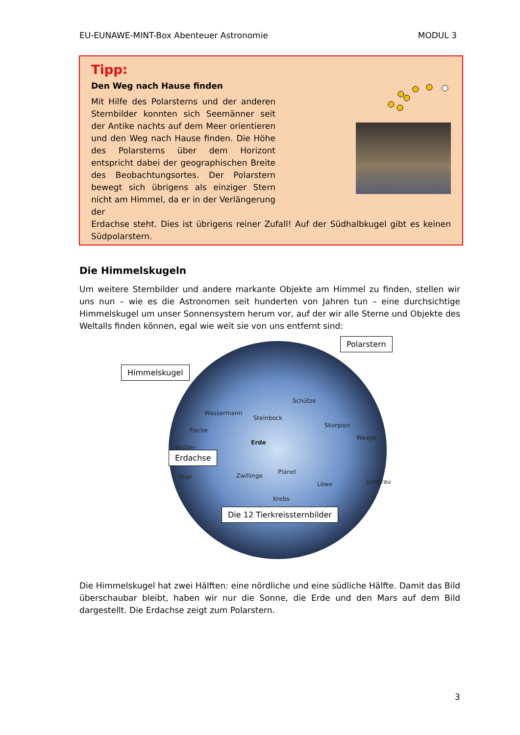EU-EUNAWE-MINT-Box Abenteuer Astronomie MODUL 3
Tipp:
Den Weg nach Hause finden
Mit Hilfe des Polarsterns und der anderen Sternbilder konnten sich Seemänner seit der Antike nachts auf dem Meer orientieren und den Weg nach Hause finden. Die Höhe des Polarsterns über dem Horizont entspricht dabei der geographischen Breite des Beobachtungsortes. Der Polarstern bewegt sich übrigens als einziger Stern nicht am Himmel, da er in der Verlängerung der
Erdachse steht. Dies ist übrigens reiner Zufall! Auf der Südhalbkugel gibt es keinen Südpolarstern.
Die Himmelskugeln
Um weitere Sternbilder und andere markante Objekte am Himmel zu finden, stellen wir uns nun – wie es die Astronomen seit hunderten von Jahren tun – eine durchsichtige Himmelskugel um unser Sonnensystem herum vor, auf der wir alle Sterne und Objekte des Weltalls finden können, egal wie weit sie von uns entfernt sind:
Polarstern
Himmelskugel
Schütze
Wassermann
Steinbock
Skorpion
Fische
Waage
Widder
Erde
Erdachse
Planet
Stier Zwillinge
Löwe Jungfrau
Krebs
Die 12 Tierkreissternbilder
Die Himmelskugel hat zwei Hälften: eine nördliche und eine südliche Hälfte. Damit das Bild überschaubar bleibt, haben wir nur die Sonne, die Erde und den Mars auf dem Bild dargestellt. Die Erdachse zeigt zum Polarstern.
3